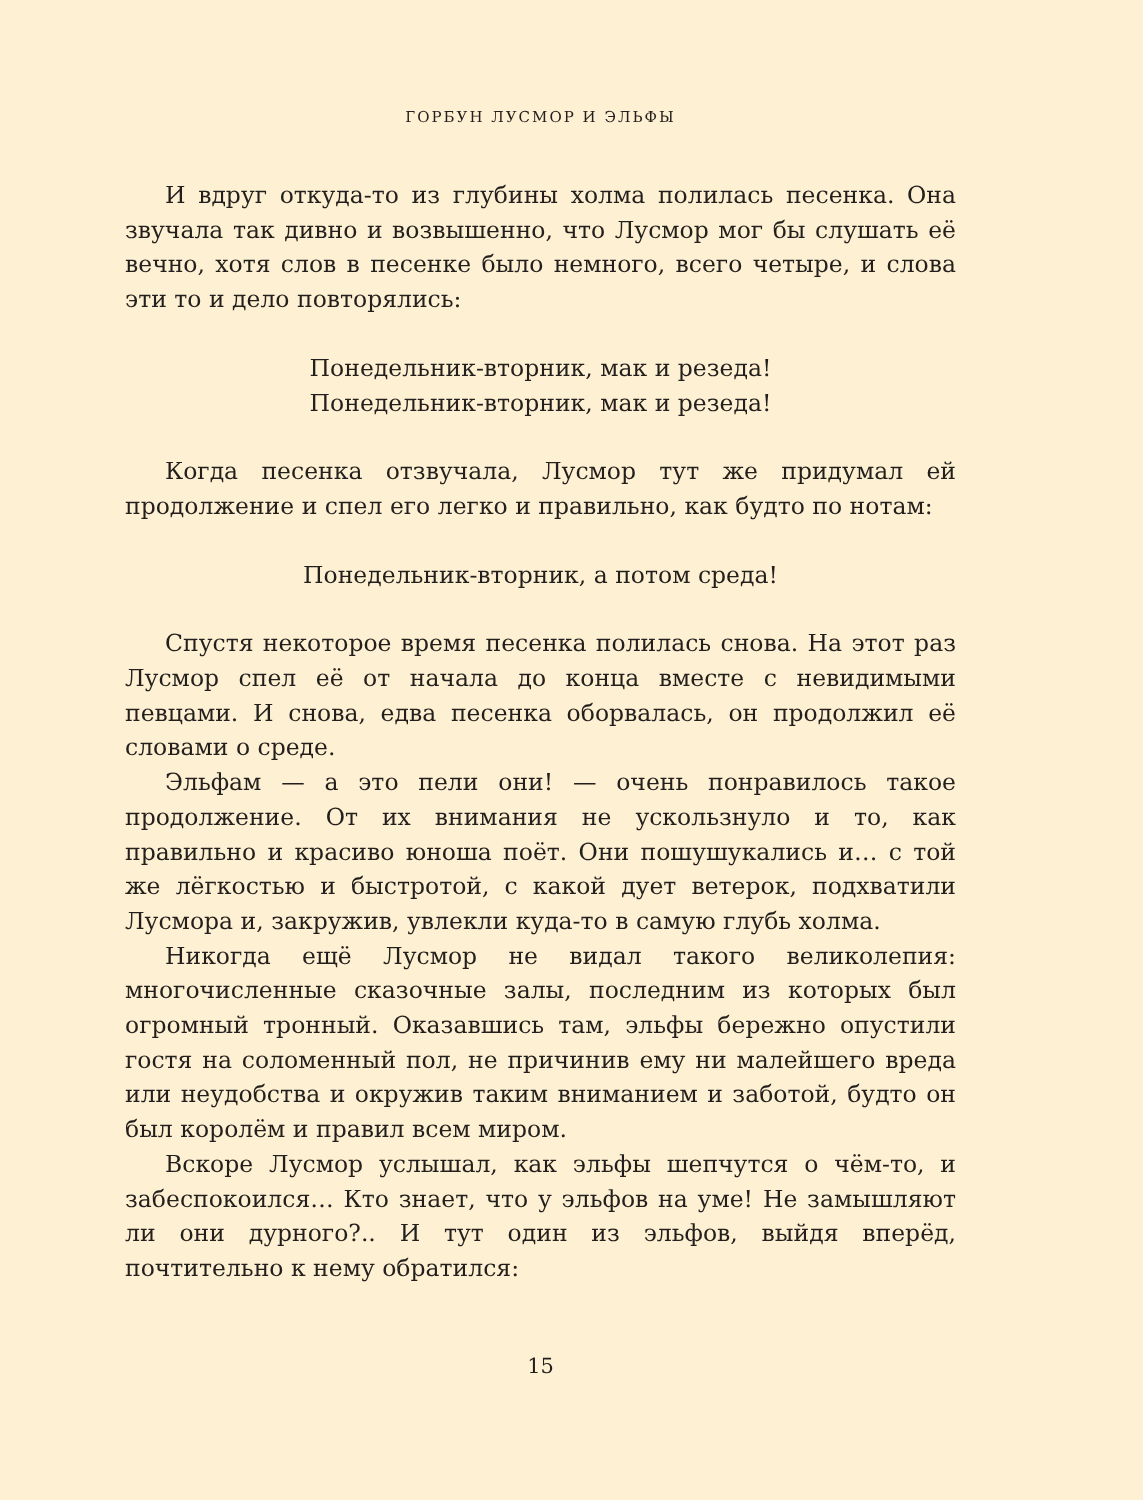ГОРБУН ЛУСМОР И ЭЛЬФЫ
И вдруг откуда-то из глубины холма полилась песенка. Она звучала так дивно и возвышенно, что Лусмор мог бы слушать её вечно, хотя слов в песенке было немного, всего четыре, и слова эти то и дело повторялись:
Понедельник-вторник, мак и резеда!
Понедельник-вторник, мак и резеда!
Когда песенка отзвучала, Лусмор тут же придумал ей продолжение и спел его легко и правильно, как будто по нотам:
Понедельник-вторник, а потом среда!
Спустя некоторое время песенка полилась снова. На этот раз Лусмор спел её от начала до конца вместе с невидимыми певцами. И снова, едва песенка оборвалась, он продолжил её словами о среде.
Эльфам — а это пели они! — очень понравилось такое продолжение. От их внимания не ускользнуло и то, как правильно и красиво юноша поёт. Они пошушукались и… с той же лёгкостью и быстротой, с какой дует ветерок, подхватили Лусмора и, закружив, увлекли куда-то в самую глубь холма.
Никогда ещё Лусмор не видал такого великолепия: многочисленные сказочные залы, последним из которых был огромный тронный. Оказавшись там, эльфы бережно опустили гостя на соломенный пол, не причинив ему ни малейшего вреда или неудобства и окружив таким вниманием и заботой, будто он был королём и правил всем миром.
Вскоре Лусмор услышал, как эльфы шепчутся о чём-то, и забеспокоился… Кто знает, что у эльфов на уме! Не замышляют ли они дурного?.. И тут один из эльфов, выйдя вперёд, почтительно к нему обратился:
15